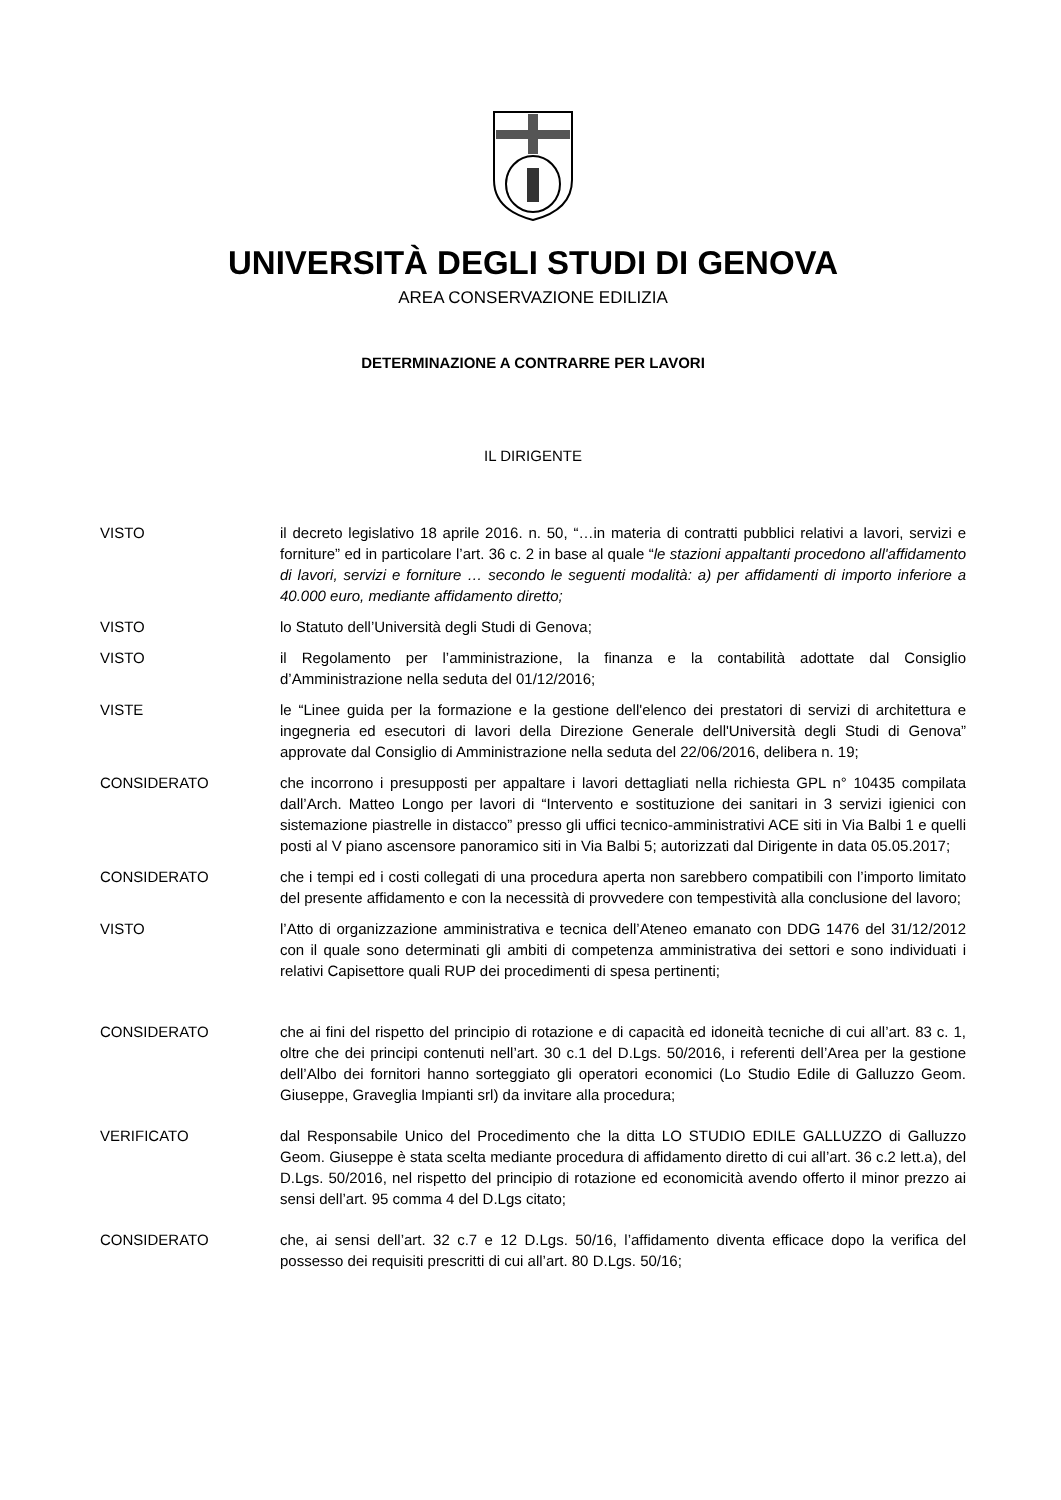UNIVERSITÀ DEGLI STUDI DI GENOVA
AREA CONSERVAZIONE EDILIZIA
DETERMINAZIONE A CONTRARRE PER LAVORI
IL DIRIGENTE
VISTO il decreto legislativo 18 aprile 2016. n. 50, “…in materia di contratti pubblici relativi a lavori, servizi e forniture” ed in particolare l’art. 36 c. 2 in base al quale “le stazioni appaltanti procedono all'affidamento di lavori, servizi e forniture … secondo le seguenti modalità: a) per affidamenti di importo inferiore a 40.000 euro, mediante affidamento diretto;
VISTO lo Statuto dell’Università degli Studi di Genova;
VISTO il Regolamento per l’amministrazione, la finanza e la contabilità adottate dal Consiglio d’Amministrazione nella seduta del 01/12/2016;
VISTE le “Linee guida per la formazione e la gestione dell'elenco dei prestatori di servizi di architettura e ingegneria ed esecutori di lavori della Direzione Generale dell'Università degli Studi di Genova” approvate dal Consiglio di Amministrazione nella seduta del 22/06/2016, delibera n. 19;
CONSIDERATO che incorrono i presupposti per appaltare i lavori dettagliati nella richiesta GPL n° 10435 compilata dall’Arch. Matteo Longo per lavori di “Intervento e sostituzione dei sanitari in 3 servizi igienici con sistemazione piastrelle in distacco” presso gli uffici tecnico-amministrativi ACE siti in Via Balbi 1 e quelli posti al V piano ascensore panoramico siti in Via Balbi 5; autorizzati dal Dirigente in data 05.05.2017;
CONSIDERATO che i tempi ed i costi collegati di una procedura aperta non sarebbero compatibili con l’importo limitato del presente affidamento e con la necessità di provvedere con tempestività alla conclusione del lavoro;
VISTO l’Atto di organizzazione amministrativa e tecnica dell’Ateneo emanato con DDG 1476 del 31/12/2012 con il quale sono determinati gli ambiti di competenza amministrativa dei settori e sono individuati i relativi Capisettore quali RUP dei procedimenti di spesa pertinenti;
CONSIDERATO che ai fini del rispetto del principio di rotazione e di capacità ed idoneità tecniche di cui all’art. 83 c. 1, oltre che dei principi contenuti nell’art. 30 c.1 del D.Lgs. 50/2016, i referenti dell’Area per la gestione dell’Albo dei fornitori hanno sorteggiato gli operatori economici (Lo Studio Edile di Galluzzo Geom. Giuseppe, Graveglia Impianti srl) da invitare alla procedura;
VERIFICATO dal Responsabile Unico del Procedimento che la ditta LO STUDIO EDILE GALLUZZO di Galluzzo Geom. Giuseppe è stata scelta mediante procedura di affidamento diretto di cui all’art. 36 c.2 lett.a), del D.Lgs. 50/2016, nel rispetto del principio di rotazione ed economicità avendo offerto il minor prezzo ai sensi dell’art. 95 comma 4 del D.Lgs citato;
CONSIDERATO che, ai sensi dell’art. 32 c.7 e 12 D.Lgs. 50/16, l’affidamento diventa efficace dopo la verifica del possesso dei requisiti prescritti di cui all’art. 80 D.Lgs. 50/16;